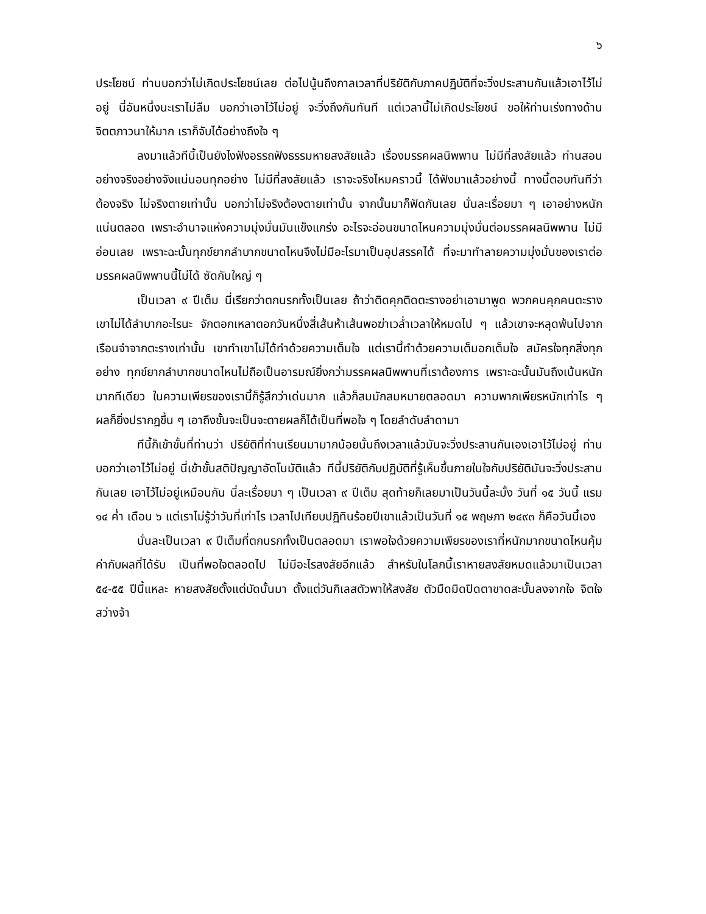๖
ประโยชน์ ท่านบอกว่าไม่เกิดประโยชน์เลย ต่อไปนู้นถึงกาลเวลาที่ปริยัติกับภาคปฏิบัติที่จะวิ่งประสานกันแล้วเอาไว้ไม่อยู่ นี่อันหนึ่งนะเราไม่ลืม บอกว่าเอาไว้ไม่อยู่ จะวิ่งถึงกันทันที แต่เวลานี้ไม่เกิดประโยชน์ ขอให้ท่านเร่งทางด้านจิตตภาวนาให้มาก เราก็จับได้อย่างถึงใจ ๆ
ลงมาแล้วทีนี้เป็นยังไงฟังอรรถฟังธรรมหายสงสัยแล้ว เรื่องมรรคผลนิพพาน ไม่มีที่สงสัยแล้ว ท่านสอนอย่างจริงอย่างจังแน่นอนทุกอย่าง ไม่มีที่สงสัยแล้ว เราจะจริงไหมคราวนี้ ได้ฟังมาแล้วอย่างนี้ ทางนี้ตอบทันทีว่าต้องจริง ไม่จริงตายเท่านั้น บอกว่าไม่จริงต้องตายเท่านั้น จากนั้นมาก็ฟัดกันเลย นั่นละเรื่อยมา ๆ เอาอย่างหนักแน่นตลอด เพราะอำนาจแห่งความมุ่งมั่นมันแข็งแกร่ง อะไรจะอ่อนขนาดไหนความมุ่งมั่นต่อมรรคผลนิพพาน ไม่มีอ่อนเลย เพราะฉะนั้นทุกข์ยากลำบากขนาดไหนจึงไม่มีอะไรมาเป็นอุปสรรคได้ ที่จะมาทำลายความมุ่งมั่นของเราต่อมรรคผลนิพพานนี้ไม่ได้ ซัดกันใหญ่ ๆ
เป็นเวลา ๙ ปีเต็ม นี่เรียกว่าตกนรกทั้งเป็นเลย ถ้าว่าติดคุกติดตะรางอย่าเอามาพูด พวกคนคุกคนตะรางเขาไม่ได้ลำบากอะไรนะ จักตอกเหลาตอกวันหนึ่งสี่เส้นห้าเส้นพอฆ่าเวล่ำเวลาให้หมดไป ๆ แล้วเขาจะหลุดพ้นไปจากเรือนจำจากตะรางเท่านั้น เขาทำเขาไม่ได้ทำด้วยความเต็มใจ แต่เรานี้ทำด้วยความเต็มอกเต็มใจ สมัครใจทุกสิ่งทุกอย่าง ทุกข์ยากลำบากขนาดไหนไม่ถือเป็นอารมณ์ยิ่งกว่ามรรคผลนิพพานที่เราต้องการ เพราะฉะนั้นมันถึงเน้นหนักมากทีเดียว ในความเพียรของเรานี้ก็รู้สึกว่าเด่นมาก แล้วก็สมมักสมหมายตลอดมา ความพากเพียรหนักเท่าไร ๆ ผลก็ยิ่งปรากฏขึ้น ๆ เอาถึงขั้นจะเป็นจะตายผลก็ได้เป็นที่พอใจ ๆ โดยลำดับลำดามา
ทีนี้ก็เข้าขั้นที่ท่านว่า ปริยัติที่ท่านเรียนมามากน้อยนั้นถึงเวลาแล้วมันจะวิ่งประสานกันเองเอาไว้ไม่อยู่ ท่านบอกว่าเอาไว้ไม่อยู่ นี่เข้าขั้นสติปัญญาอัตโนมัติแล้ว ทีนี้ปริยัติกับปฏิบัติที่รู้เห็นขึ้นภายในใจกับปริยัติมันจะวิ่งประสานกันเลย เอาไว้ไม่อยู่เหมือนกัน นี่ละเรื่อยมา ๆ เป็นเวลา ๙ ปีเต็ม สุดท้ายก็เลยมาเป็นวันนี้ละมั้ง วันที่ ๑๕ วันนี้ แรม ๑๔ ค่ำ เดือน ๖ แต่เราไม่รู้ว่าวันที่เท่าไร เวลาไปเทียบปฏิทินร้อยปีเขาแล้วเป็นวันที่ ๑๕ พฤษภา ๒๔๙๓ ก็คือวันนี้เอง
นั่นละเป็นเวลา ๙ ปีเต็มที่ตกนรกทั้งเป็นตลอดมา เราพอใจด้วยความเพียรของเราที่หนักมากขนาดไหนคุ้มค่ากับผลที่ได้รับ เป็นที่พอใจตลอดไป ไม่มีอะไรสงสัยอีกแล้ว สำหรับในโลกนี้เราหายสงสัยหมดแล้วมาเป็นเวลา ๕๔-๕๕ ปีนี้แหละ หายสงสัยตั้งแต่บัดนั้นมา ตั้งแต่วันกิเลสตัวพาให้สงสัย ตัวมืดมิดปิดตาขาดสะบั้นลงจากใจ จิตใจสว่างจ้า